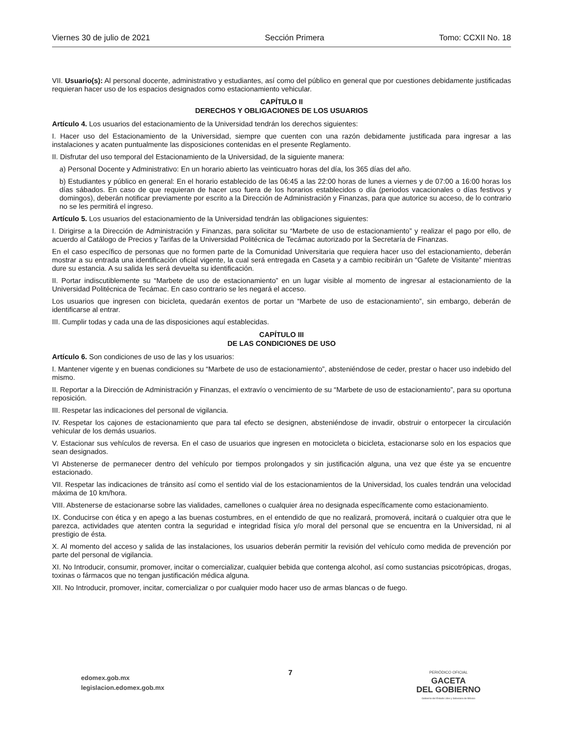Viernes 30 de julio de 2021 Sección Primera Tomo: CCXII No. 18
VII. Usuario(s): Al personal docente, administrativo y estudiantes, así como del público en general que por cuestiones debidamente justificadas requieran hacer uso de los espacios designados como estacionamiento vehicular.
CAPÍTULO II
DERECHOS Y OBLIGACIONES DE LOS USUARIOS
Artículo 4. Los usuarios del estacionamiento de la Universidad tendrán los derechos siguientes:
I. Hacer uso del Estacionamiento de la Universidad, siempre que cuenten con una razón debidamente justificada para ingresar a las instalaciones y acaten puntualmente las disposiciones contenidas en el presente Reglamento.
II. Disfrutar del uso temporal del Estacionamiento de la Universidad, de la siguiente manera:
a) Personal Docente y Administrativo: En un horario abierto las veinticuatro horas del día, los 365 días del año.
b) Estudiantes y público en general: En el horario establecido de las 06:45 a las 22:00 horas de lunes a viernes y de 07:00 a 16:00 horas los días sábados. En caso de que requieran de hacer uso fuera de los horarios establecidos o día (periodos vacacionales o días festivos y domingos), deberán notificar previamente por escrito a la Dirección de Administración y Finanzas, para que autorice su acceso, de lo contrario no se les permitirá el ingreso.
Artículo 5. Los usuarios del estacionamiento de la Universidad tendrán las obligaciones siguientes:
I. Dirigirse a la Dirección de Administración y Finanzas, para solicitar su “Marbete de uso de estacionamiento” y realizar el pago por ello, de acuerdo al Catálogo de Precios y Tarifas de la Universidad Politécnica de Tecámac autorizado por la Secretaría de Finanzas.
En el caso específico de personas que no formen parte de la Comunidad Universitaria que requiera hacer uso del estacionamiento, deberán mostrar a su entrada una identificación oficial vigente, la cual será entregada en Caseta y a cambio recibirán un “Gafete de Visitante” mientras dure su estancia. A su salida les será devuelta su identificación.
II. Portar indiscutiblemente su “Marbete de uso de estacionamiento” en un lugar visible al momento de ingresar al estacionamiento de la Universidad Politécnica de Tecámac. En caso contrario se les negará el acceso.
Los usuarios que ingresen con bicicleta, quedarán exentos de portar un “Marbete de uso de estacionamiento”, sin embargo, deberán de identificarse al entrar.
III. Cumplir todas y cada una de las disposiciones aquí establecidas.
CAPÍTULO III
DE LAS CONDICIONES DE USO
Artículo 6. Son condiciones de uso de las y los usuarios:
I. Mantener vigente y en buenas condiciones su “Marbete de uso de estacionamiento”, absteniéndose de ceder, prestar o hacer uso indebido del mismo.
II. Reportar a la Dirección de Administración y Finanzas, el extravío o vencimiento de su “Marbete de uso de estacionamiento”, para su oportuna reposición.
III. Respetar las indicaciones del personal de vigilancia.
IV. Respetar los cajones de estacionamiento que para tal efecto se designen, absteniéndose de invadir, obstruir o entorpecer la circulación vehicular de los demás usuarios.
V. Estacionar sus vehículos de reversa. En el caso de usuarios que ingresen en motocicleta o bicicleta, estacionarse solo en los espacios que sean designados.
VI Abstenerse de permanecer dentro del vehículo por tiempos prolongados y sin justificación alguna, una vez que éste ya se encuentre estacionado.
VII. Respetar las indicaciones de tránsito así como el sentido vial de los estacionamientos de la Universidad, los cuales tendrán una velocidad máxima de 10 km/hora.
VIII. Abstenerse de estacionarse sobre las vialidades, camellones o cualquier área no designada específicamente como estacionamiento.
IX. Conducirse con ética y en apego a las buenas costumbres, en el entendido de que no realizará, promoverá, incitará o cualquier otra que le parezca, actividades que atenten contra la seguridad e integridad física y/o moral del personal que se encuentra en la Universidad, ni al prestigio de ésta.
X. Al momento del acceso y salida de las instalaciones, los usuarios deberán permitir la revisión del vehículo como medida de prevención por parte del personal de vigilancia.
XI. No Introducir, consumir, promover, incitar o comercializar, cualquier bebida que contenga alcohol, así como sustancias psicotrópicas, drogas, toxinas o fármacos que no tengan justificación médica alguna.
XII. No Introducir, promover, incitar, comercializar o por cualquier modo hacer uso de armas blancas o de fuego.
edomex.gob.mx
legislacion.edomex.gob.mx
7
PERIÓDICO OFICIAL
GACETA
DEL GOBIERNO
Gobierno del Estado Libre y Soberano de México